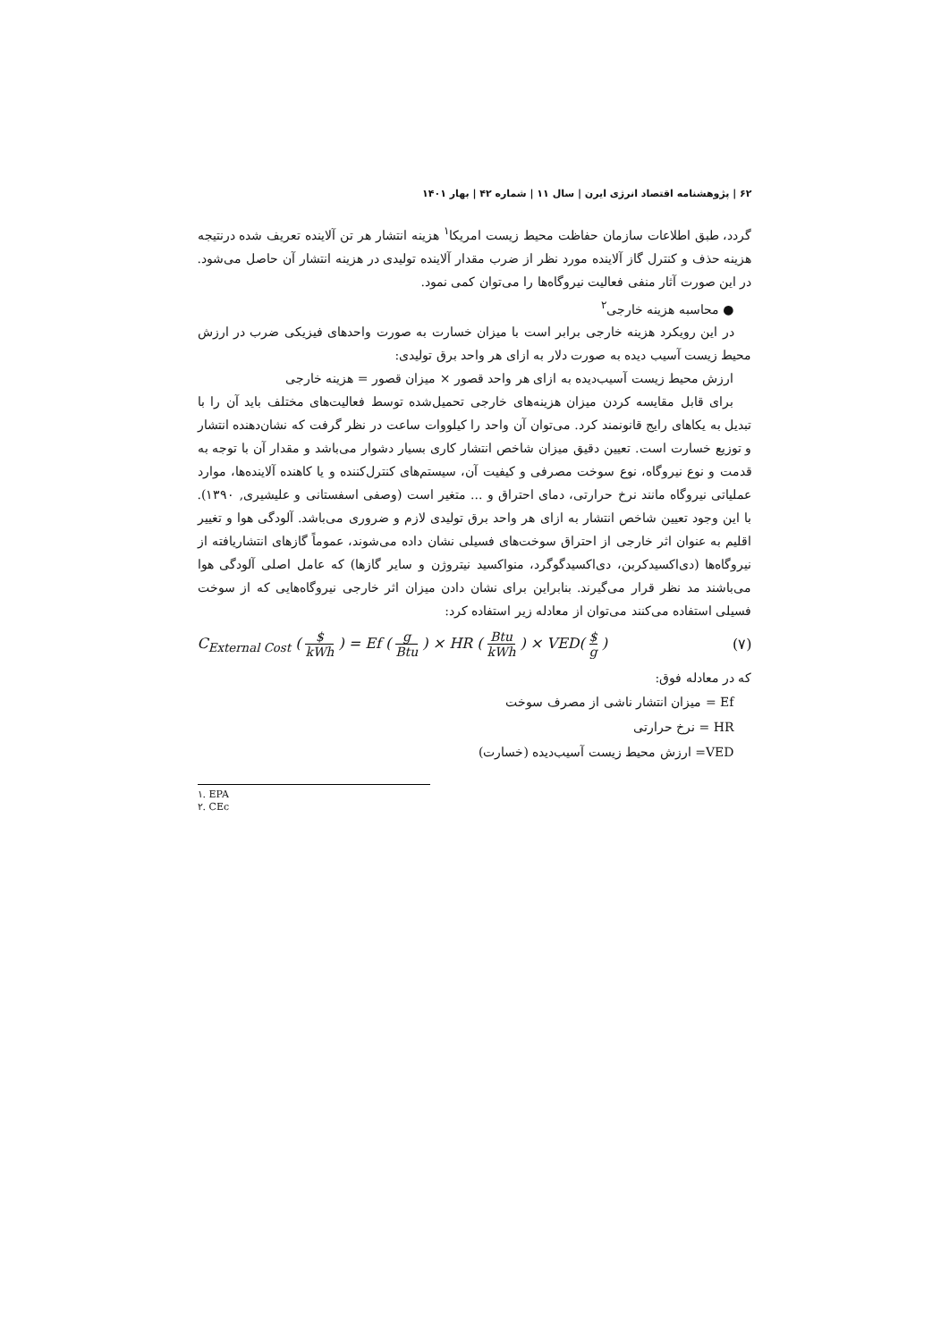۶۲ | پژوهشنامه اقتصاد انرژی ایرن | سال ۱۱ | شماره ۴۲ | بهار ۱۴۰۱
گردد، طبق اطلاعات سازمان حفاظت محیط زیست امریکا<sup>۱</sup> هزینه انتشار هر تن آلاینده تعریف شده درنتیجه هزینه حذف و کنترل گاز آلاینده مورد نظر از ضرب مقدار آلاینده تولیدی در هزینه انتشار آن حاصل می‌شود. در این صورت آثار منفی فعالیت نیروگاه‌ها را می‌توان کمی نمود.
● محاسبه هزینه خارجی<sup>۲</sup>
در این رویکرد هزینه خارجی برابر است با میزان خسارت به صورت واحدهای فیزیکی ضرب در ارزش محیط زیست آسیب دیده به صورت دلار به ازای هر واحد برق تولیدی:
ارزش محیط زیست آسیب‌دیده به ازای هر واحد قصور × میزان قصور = هزینه خارجی
برای قابل مقایسه کردن میزان هزینه‌های خارجی تحمیل‌شده توسط فعالیت‌های مختلف باید آن را با تبدیل به یکاهای رایج قانونمند کرد. می‌توان آن واحد را کیلووات ساعت در نظر گرفت که نشان‌دهنده انتشار و توزیع خسارت است. تعیین دقیق میزان شاخص انتشار کاری بسیار دشوار می‌باشد و مقدار آن با توجه به قدمت و نوع نیروگاه، نوع سوخت مصرفی و کیفیت آن، سیستم‌های کنترل‌کننده و یا کاهنده آلاینده‌ها، موارد عملیاتی نیروگاه مانند نرخ حرارتی، دمای احتراق و ... متغیر است (وصفی اسفستانی و علیشیری, ۱۳۹۰). با این وجود تعیین شاخص انتشار به ازای هر واحد برق تولیدی لازم و ضروری می‌باشد. آلودگی هوا و تغییر اقلیم به عنوان اثر خارجی از احتراق سوخت‌های فسیلی نشان داده می‌شوند، عموماً گازهای انتشاریافته از نیروگاه‌ها (دی‌اکسیدکربن، دی‌اکسیدگوگرد، منواکسید نیتروژن و سایر گازها) که عامل اصلی آلودگی هوا می‌باشند مد نظر قرار می‌گیرند. بنابراین برای نشان دادن میزان اثر خارجی نیروگاه‌هایی که از سوخت فسیلی استفاده می‌کنند می‌توان از معادله زیر استفاده کرد:
C<sub>External Cost</sub> ( $ kWh ) = Ef ( g Btu ) × HR ( Btu kWh ) × VED( $ g ) (۷)
که در معادله فوق:
Ef = میزان انتشار ناشی از مصرف سوخت
HR = نرخ حرارتی
VED= ارزش محیط زیست آسیب‌دیده (خسارت)
۱. EPA
۲. CEc